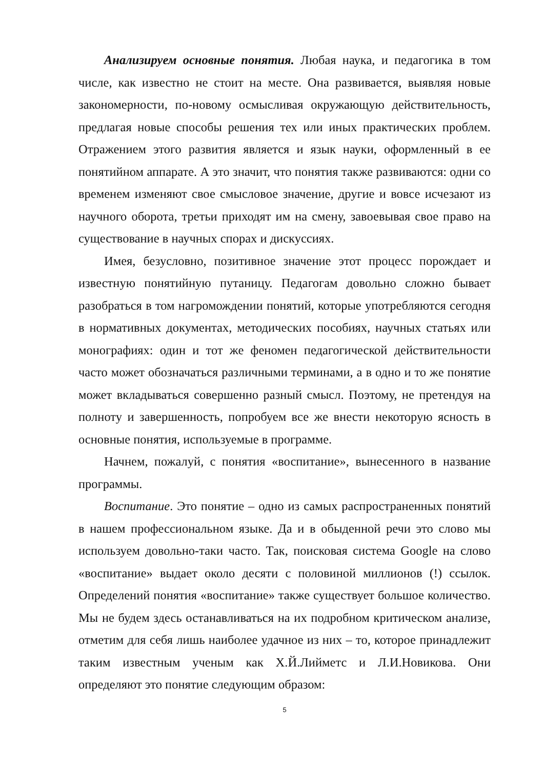Анализируем основные понятия. Любая наука, и педагогика в том числе, как известно не стоит на месте. Она развивается, выявляя новые закономерности, по-новому осмысливая окружающую действительность, предлагая новые способы решения тех или иных практических проблем. Отражением этого развития является и язык науки, оформленный в ее понятийном аппарате. А это значит, что понятия также развиваются: одни со временем изменяют свое смысловое значение, другие и вовсе исчезают из научного оборота, третьи приходят им на смену, завоевывая свое право на существование в научных спорах и дискуссиях.
Имея, безусловно, позитивное значение этот процесс порождает и известную понятийную путаницу. Педагогам довольно сложно бывает разобраться в том нагромождении понятий, которые употребляются сегодня в нормативных документах, методических пособиях, научных статьях или монографиях: один и тот же феномен педагогической действительности часто может обозначаться различными терминами, а в одно и то же понятие может вкладываться совершенно разный смысл. Поэтому, не претендуя на полноту и завершенность, попробуем все же внести некоторую ясность в основные понятия, используемые в программе.
Начнем, пожалуй, с понятия «воспитание», вынесенного в название программы.
Воспитание. Это понятие – одно из самых распространенных понятий в нашем профессиональном языке. Да и в обыденной речи это слово мы используем довольно-таки часто. Так, поисковая система Google на слово «воспитание» выдает около десяти с половиной миллионов (!) ссылок. Определений понятия «воспитание» также существует большое количество. Мы не будем здесь останавливаться на их подробном критическом анализе, отметим для себя лишь наиболее удачное из них – то, которое принадлежит таким известным ученым как Х.Й.Лийметс и Л.И.Новикова. Они определяют это понятие следующим образом:
5